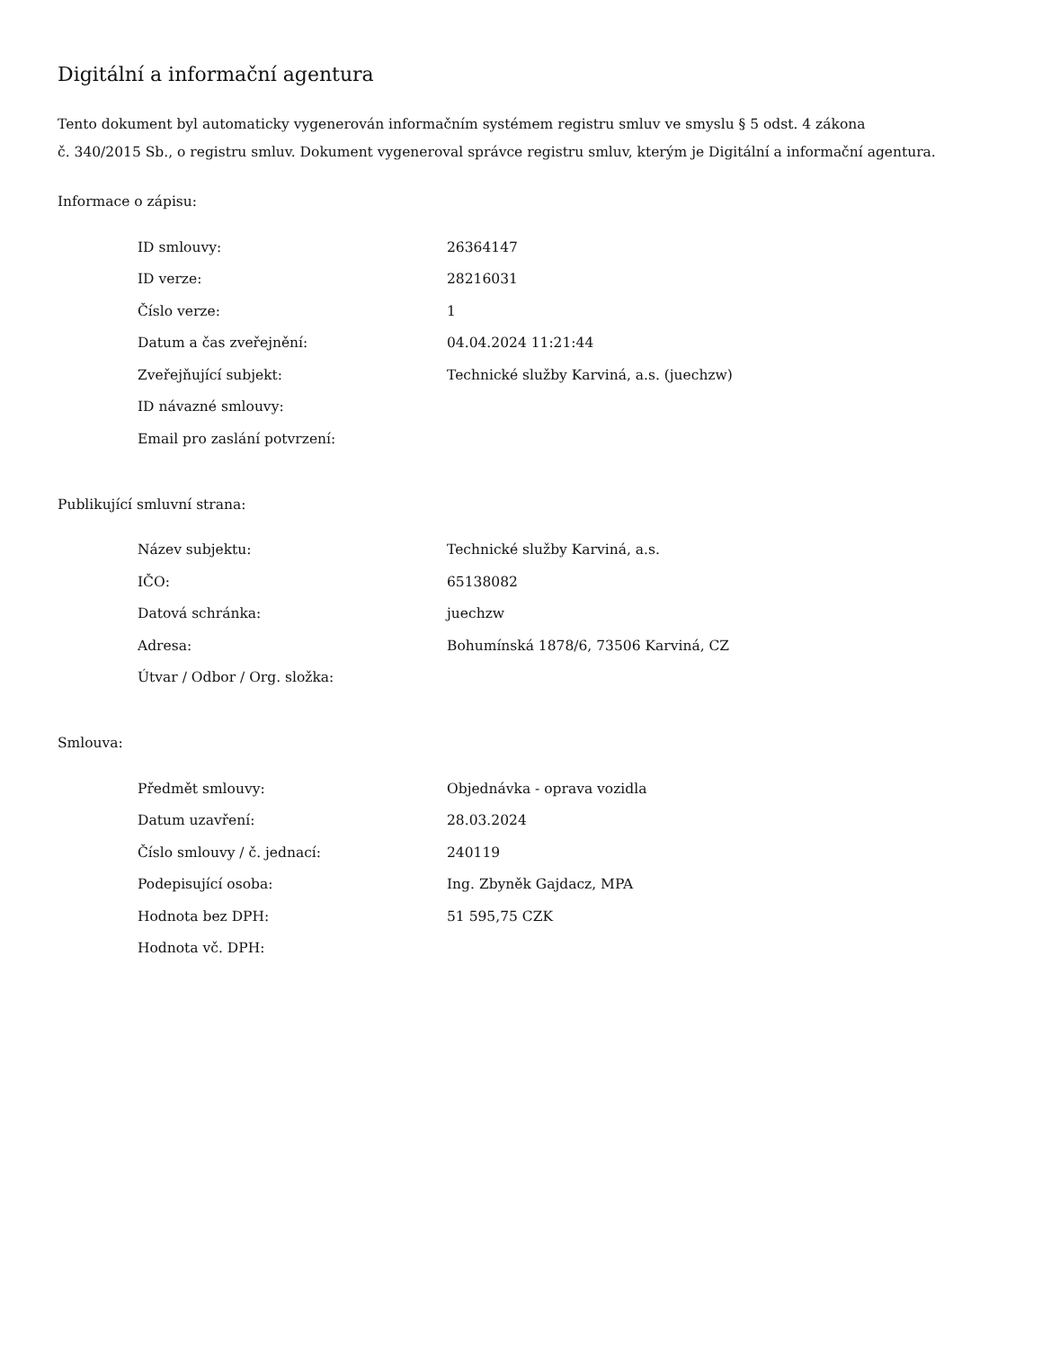Digitální a informační agentura
Tento dokument byl automaticky vygenerován informačním systémem registru smluv ve smyslu § 5 odst. 4 zákona
č. 340/2015 Sb., o registru smluv. Dokument vygeneroval správce registru smluv, kterým je Digitální a informační agentura.
Informace o zápisu:
| ID smlouvy: | 26364147 |
| ID verze: | 28216031 |
| Číslo verze: | 1 |
| Datum a čas zveřejnění: | 04.04.2024 11:21:44 |
| Zveřejňující subjekt: | Technické služby Karviná, a.s. (juechzw) |
| ID návazné smlouvy: | |
| Email pro zaslání potvrzení: | |
Publikující smluvní strana:
| Název subjektu: | Technické služby Karviná, a.s. |
| IČO: | 65138082 |
| Datová schránka: | juechzw |
| Adresa: | Bohumínská 1878/6, 73506 Karviná, CZ |
| Útvar / Odbor / Org. složka: | |
Smlouva:
| Předmět smlouvy: | Objednávka - oprava vozidla |
| Datum uzavření: | 28.03.2024 |
| Číslo smlouvy / č. jednací: | 240119 |
| Podepisující osoba: | Ing. Zbyněk Gajdacz, MPA |
| Hodnota bez DPH: | 51 595,75 CZK |
| Hodnota vč. DPH: | |